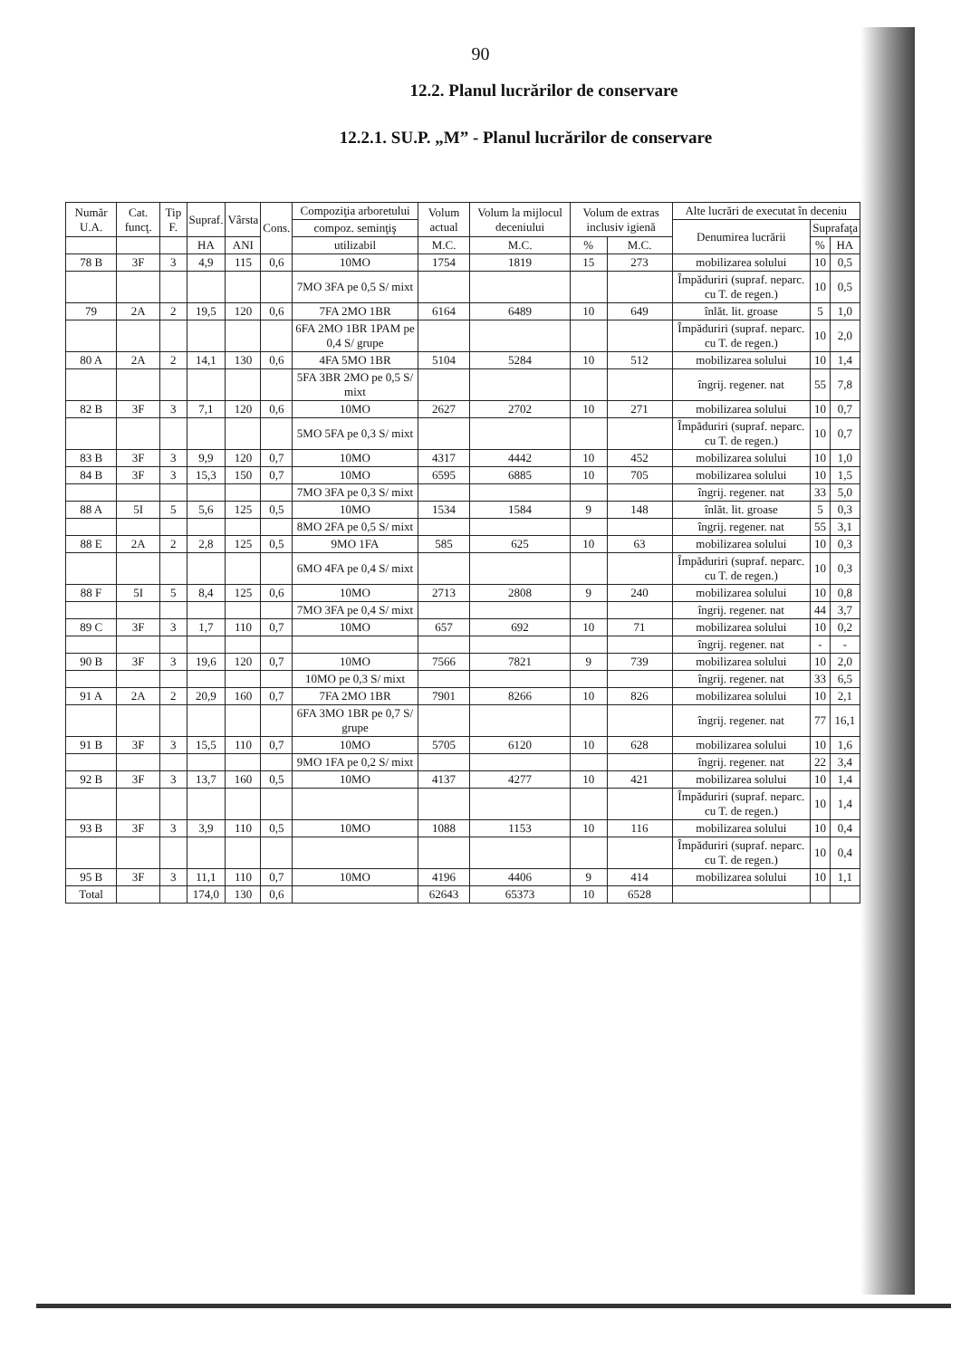90
12.2. Planul lucrărilor de conservare
12.2.1. SU.P. „M” - Planul lucrărilor de conservare
| Număr U.A. | Cat. funcţ. | Tip F. | Supraf. | Vârsta | Cons. | Compoziţia arboretului | Volum actual | Volum la mijlocul deceniului | Volum de extras inclusiv igienă | | Alte lucrări de executat în deceniu | | |
| --- | --- | --- | --- | --- | --- | --- | --- | --- | --- | --- | --- | --- | --- |
| | | | | | | compoz. seminţiş | | | | | Denumirea lucrării | Suprafaţa | |
| | | | HA | ANI | | utilizabil | M.C. | M.C. | % | M.C. | | % | HA |
| 78 B | 3F | 3 | 4,9 | 115 | 0,6 | 10MO | 1754 | 1819 | 15 | 273 | mobilizarea solului | 10 | 0,5 |
| | | | | | | 7MO 3FA pe 0,5 S/ mixt | | | | | Împăduriri (supraf. neparc. cu T. de regen.) | 10 | 0,5 |
| 79 | 2A | 2 | 19,5 | 120 | 0,6 | 7FA 2MO 1BR | 6164 | 6489 | 10 | 649 | înlăt. lit. groase | 5 | 1,0 |
| | | | | | | 6FA 2MO 1BR 1PAM pe 0,4 S/ grupe | | | | | Împăduriri (supraf. neparc. cu T. de regen.) | 10 | 2,0 |
| 80 A | 2A | 2 | 14,1 | 130 | 0,6 | 4FA 5MO 1BR | 5104 | 5284 | 10 | 512 | mobilizarea solului | 10 | 1,4 |
| | | | | | | 5FA 3BR 2MO pe 0,5 S/ mixt | | | | | îngrij. regener. nat | 55 | 7,8 |
| 82 B | 3F | 3 | 7,1 | 120 | 0,6 | 10MO | 2627 | 2702 | 10 | 271 | mobilizarea solului | 10 | 0,7 |
| | | | | | | 5MO 5FA pe 0,3 S/ mixt | | | | | Împăduriri (supraf. neparc. cu T. de regen.) | 10 | 0,7 |
| 83 B | 3F | 3 | 9,9 | 120 | 0,7 | 10MO | 4317 | 4442 | 10 | 452 | mobilizarea solului | 10 | 1,0 |
| 84 B | 3F | 3 | 15,3 | 150 | 0,7 | 10MO | 6595 | 6885 | 10 | 705 | mobilizarea solului | 10 | 1,5 |
| | | | | | | 7MO 3FA pe 0,3 S/ mixt | | | | | îngrij. regener. nat | 33 | 5,0 |
| 88 A | 5I | 5 | 5,6 | 125 | 0,5 | 10MO | 1534 | 1584 | 9 | 148 | înlăt. lit. groase | 5 | 0,3 |
| | | | | | | 8MO 2FA pe 0,5 S/ mixt | | | | | îngrij. regener. nat | 55 | 3,1 |
| 88 E | 2A | 2 | 2,8 | 125 | 0,5 | 9MO 1FA | 585 | 625 | 10 | 63 | mobilizarea solului | 10 | 0,3 |
| | | | | | | 6MO 4FA pe 0,4 S/ mixt | | | | | Împăduriri (supraf. neparc. cu T. de regen.) | 10 | 0,3 |
| 88 F | 5I | 5 | 8,4 | 125 | 0,6 | 10MO | 2713 | 2808 | 9 | 240 | mobilizarea solului | 10 | 0,8 |
| | | | | | | 7MO 3FA pe 0,4 S/ mixt | | | | | îngrij. regener. nat | 44 | 3,7 |
| 89 C | 3F | 3 | 1,7 | 110 | 0,7 | 10MO | 657 | 692 | 10 | 71 | mobilizarea solului | 10 | 0,2 |
| | | | | | | | | | | | îngrij. regener. nat | - | - |
| 90 B | 3F | 3 | 19,6 | 120 | 0,7 | 10MO | 7566 | 7821 | 9 | 739 | mobilizarea solului | 10 | 2,0 |
| | | | | | | 10MO pe 0,3 S/ mixt | | | | | îngrij. regener. nat | 33 | 6,5 |
| 91 A | 2A | 2 | 20,9 | 160 | 0,7 | 7FA 2MO 1BR | 7901 | 8266 | 10 | 826 | mobilizarea solului | 10 | 2,1 |
| | | | | | | 6FA 3MO 1BR pe 0,7 S/ grupe | | | | | îngrij. regener. nat | 77 | 16,1 |
| 91 B | 3F | 3 | 15,5 | 110 | 0,7 | 10MO | 5705 | 6120 | 10 | 628 | mobilizarea solului | 10 | 1,6 |
| | | | | | | 9MO 1FA pe 0,2 S/ mixt | | | | | îngrij. regener. nat | 22 | 3,4 |
| 92 B | 3F | 3 | 13,7 | 160 | 0,5 | 10MO | 4137 | 4277 | 10 | 421 | mobilizarea solului | 10 | 1,4 |
| | | | | | | | | | | | Împăduriri (supraf. neparc. cu T. de regen.) | 10 | 1,4 |
| 93 B | 3F | 3 | 3,9 | 110 | 0,5 | 10MO | 1088 | 1153 | 10 | 116 | mobilizarea solului | 10 | 0,4 |
| | | | | | | | | | | | Împăduriri (supraf. neparc. cu T. de regen.) | 10 | 0,4 |
| 95 B | 3F | 3 | 11,1 | 110 | 0,7 | 10MO | 4196 | 4406 | 9 | 414 | mobilizarea solului | 10 | 1,1 |
| Total | | | 174,0 | 130 | 0,6 | | 62643 | 65373 | 10 | 6528 | | | |